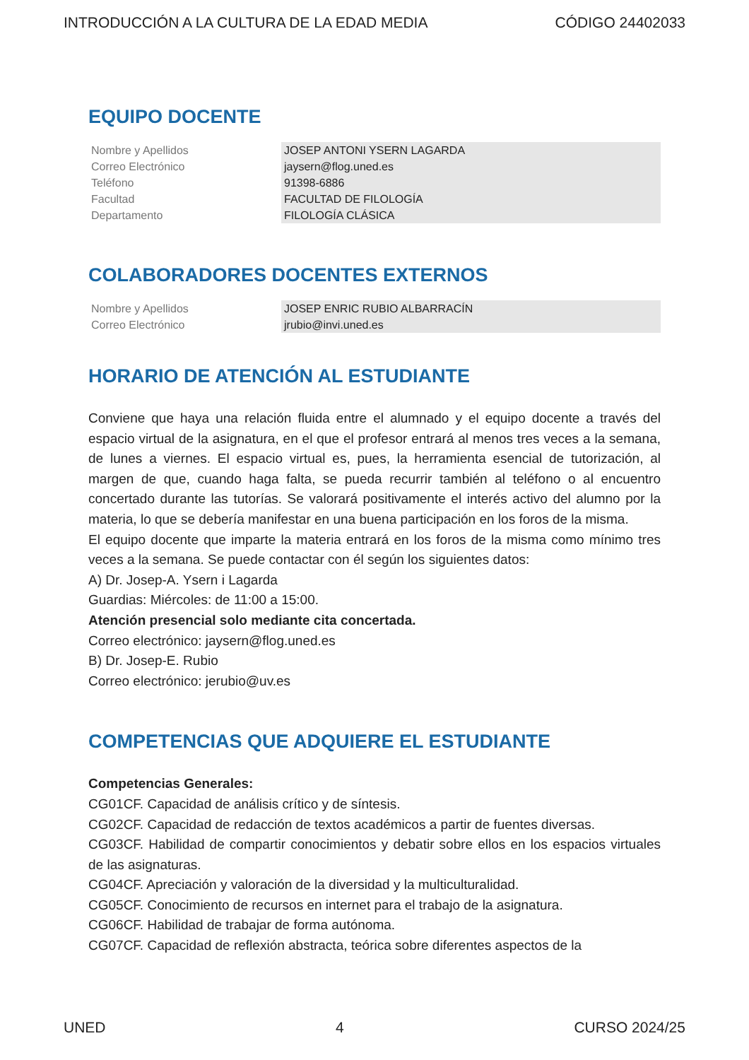INTRODUCCIÓN A LA CULTURA DE LA EDAD MEDIA CÓDIGO 24402033
EQUIPO DOCENTE
| Nombre y Apellidos | JOSEP ANTONI YSERN LAGARDA |
| Correo Electrónico | jaysern@flog.uned.es |
| Teléfono | 91398-6886 |
| Facultad | FACULTAD DE FILOLOGÍA |
| Departamento | FILOLOGÍA CLÁSICA |
COLABORADORES DOCENTES EXTERNOS
| Nombre y Apellidos | JOSEP ENRIC RUBIO ALBARRACÍN |
| Correo Electrónico | jrubio@invi.uned.es |
HORARIO DE ATENCIÓN AL ESTUDIANTE
Conviene que haya una relación fluida entre el alumnado y el equipo docente a través del espacio virtual de la asignatura, en el que el profesor entrará al menos tres veces a la semana, de lunes a viernes. El espacio virtual es, pues, la herramienta esencial de tutorización, al margen de que, cuando haga falta, se pueda recurrir también al teléfono o al encuentro concertado durante las tutorías. Se valorará positivamente el interés activo del alumno por la materia, lo que se debería manifestar en una buena participación en los foros de la misma.
El equipo docente que imparte la materia entrará en los foros de la misma como mínimo tres veces a la semana. Se puede contactar con él según los siguientes datos:
A) Dr. Josep-A. Ysern i Lagarda
Guardias: Miércoles: de 11:00 a 15:00.
Atención presencial solo mediante cita concertada.
Correo electrónico: jaysern@flog.uned.es
B) Dr. Josep-E. Rubio
Correo electrónico: jerubio@uv.es
COMPETENCIAS QUE ADQUIERE EL ESTUDIANTE
Competencias Generales:
CG01CF. Capacidad de análisis crítico y de síntesis.
CG02CF. Capacidad de redacción de textos académicos a partir de fuentes diversas.
CG03CF. Habilidad de compartir conocimientos y debatir sobre ellos en los espacios virtuales de las asignaturas.
CG04CF. Apreciación y valoración de la diversidad y la multiculturalidad.
CG05CF. Conocimiento de recursos en internet para el trabajo de la asignatura.
CG06CF. Habilidad de trabajar de forma autónoma.
CG07CF. Capacidad de reflexión abstracta, teórica sobre diferentes aspectos de la
UNED 4 CURSO 2024/25